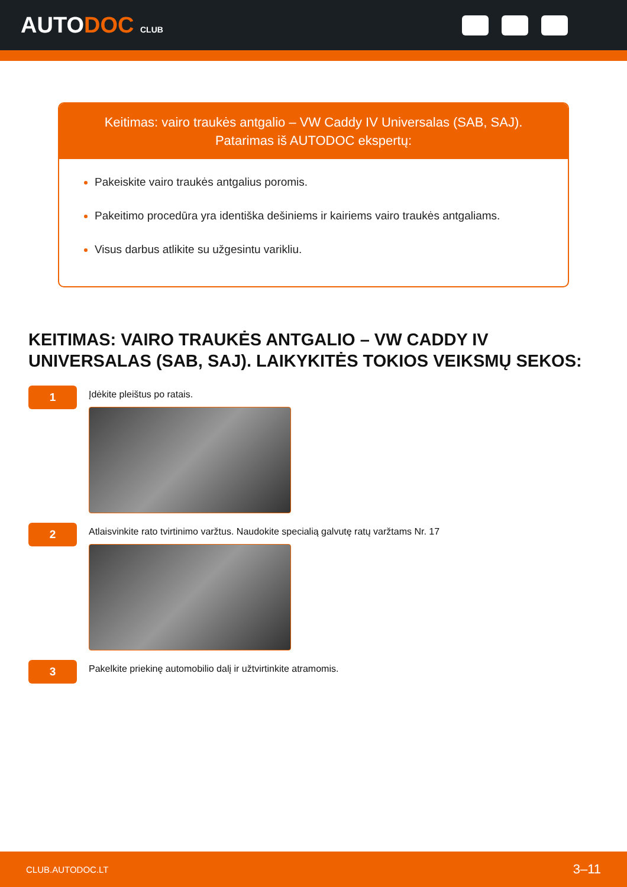AUTODOC CLUB
Keitimas: vairo traukės antgalio – VW Caddy IV Universalas (SAB, SAJ).
Patarimas iš AUTODOC ekspertų:
Pakeiskite vairo traukės antgalius poromis.
Pakeitimo procedūra yra identiška dešiniems ir kairiems vairo traukės antgaliams.
Visus darbus atlikite su užgesintu varikliu.
KEITIMAS: VAIRO TRAUKĖS ANTGALIO – VW CADDY IV UNIVERSALAS (SAB, SAJ). LAIKYKITĖS TOKIOS VEIKSMŲ SEKOS:
1
Įdėkite pleištus po ratais.
2
Atlaisvinkite rato tvirtinimo varžtus. Naudokite specialią galvutę ratų varžtams Nr. 17
3
Pakelkite priekinę automobilio dalį ir užtvirtinkite atramomis.
CLUB.AUTODOC.LT 3–11